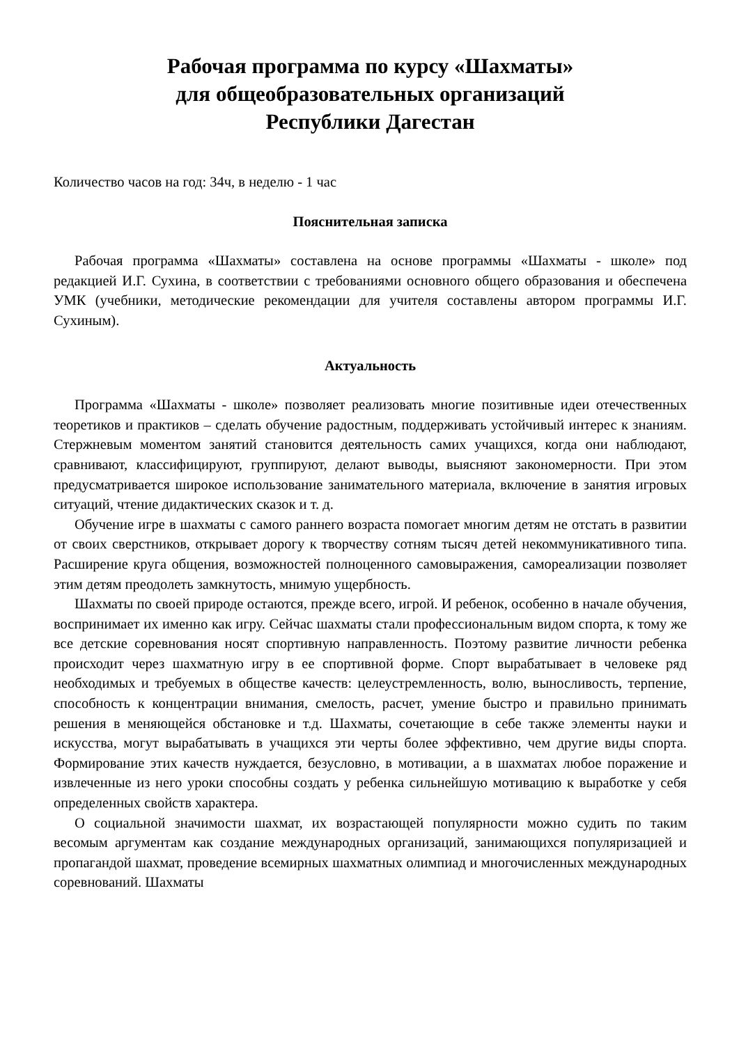Рабочая программа по курсу «Шахматы»
для общеобразовательных организаций
Республики Дагестан
Количество часов на год: 34ч, в неделю - 1 час
Пояснительная записка
Рабочая программа «Шахматы» составлена на основе программы «Шахматы - школе» под редакцией И.Г. Сухина, в соответствии с требованиями основного общего образования и обеспечена УМК (учебники, методические рекомендации для учителя составлены автором программы И.Г. Сухиным).
Актуальность
Программа «Шахматы - школе» позволяет реализовать многие позитивные идеи отечественных теоретиков и практиков – сделать обучение радостным, поддерживать устойчивый интерес к знаниям. Стержневым моментом занятий становится деятельность самих учащихся, когда они наблюдают, сравнивают, классифицируют, группируют, делают выводы, выясняют закономерности. При этом предусматривается широкое использование занимательного материала, включение в занятия игровых ситуаций, чтение дидактических сказок и т. д.
Обучение игре в шахматы с самого раннего возраста помогает многим детям не отстать в развитии от своих сверстников, открывает дорогу к творчеству сотням тысяч детей некоммуникативного типа. Расширение круга общения, возможностей полноценного самовыражения, самореализации позволяет этим детям преодолеть замкнутость, мнимую ущербность.
Шахматы по своей природе остаются, прежде всего, игрой. И ребенок, особенно в начале обучения, воспринимает их именно как игру. Сейчас шахматы стали профессиональным видом спорта, к тому же все детские соревнования носят спортивную направленность. Поэтому развитие личности ребенка происходит через шахматную игру в ее спортивной форме. Спорт вырабатывает в человеке ряд необходимых и требуемых в обществе качеств: целеустремленность, волю, выносливость, терпение, способность к концентрации внимания, смелость, расчет, умение быстро и правильно принимать решения в меняющейся обстановке и т.д. Шахматы, сочетающие в себе также элементы науки и искусства, могут вырабатывать в учащихся эти черты более эффективно, чем другие виды спорта. Формирование этих качеств нуждается, безусловно, в мотивации, а в шахматах любое поражение и извлеченные из него уроки способны создать у ребенка сильнейшую мотивацию к выработке у себя определенных свойств характера.
О социальной значимости шахмат, их возрастающей популярности можно судить по таким весомым аргументам как создание международных организаций, занимающихся популяризацией и пропагандой шахмат, проведение всемирных шахматных олимпиад и многочисленных международных соревнований. Шахматы